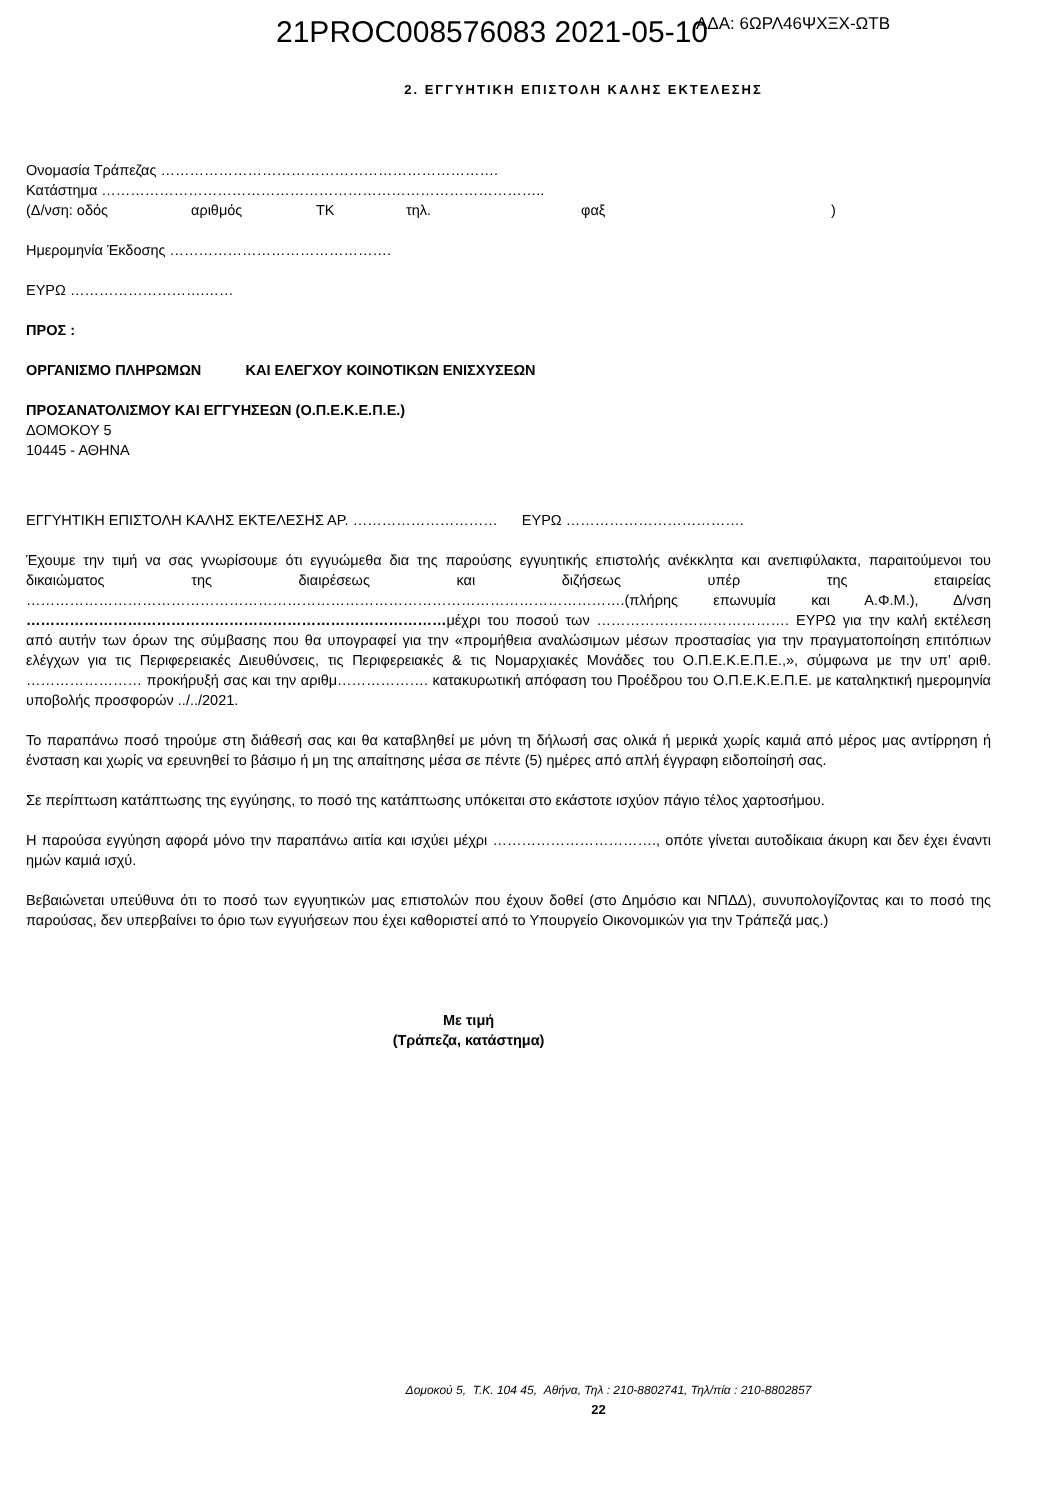21PROC008576083 2021-05-10
ΑΔΑ: 6ΩΡΛ46ΨΧΞΧ-ΩΤΒ
2. ΕΓΓΥΗΤΙΚΗ ΕΠΙΣΤΟΛΗ ΚΑΛΗΣ ΕΚΤΕΛΕΣΗΣ
Ονομασία Τράπεζας …………………………………………………………….
Κατάστημα ………………………………………………………………………………..
(Δ/νση: οδός αριθμός ΤΚ τηλ. φαξ)
Ημερομηνία Έκδοσης ……………………………………….
ΕΥΡΩ ……………………….……
ΠΡΟΣ :
ΟΡΓΑΝΙΣΜΟ ΠΛΗΡΩΜΩΝ ΚΑΙ ΕΛΕΓΧΟΥ ΚΟΙΝΟΤΙΚΩΝ ΕΝΙΣΧΥΣΕΩΝ
ΠΡΟΣΑΝΑΤΟΛΙΣΜΟΥ ΚΑΙ ΕΓΓΥΗΣΕΩΝ (Ο.Π.Ε.Κ.Ε.Π.Ε.)
ΔΟΜΟΚΟΥ 5
10445 - ΑΘΗΝΑ
ΕΓΓΥΗΤΙΚΗ ΕΠΙΣΤΟΛΗ ΚΑΛΗΣ ΕΚΤΕΛΕΣΗΣ ΑΡ. ………………………… ΕΥΡΩ ……………………………….
Έχουμε την τιμή να σας γνωρίσουμε ότι εγγυώμεθα δια της παρούσης εγγυητικής επιστολής ανέκκλητα και ανεπιφύλακτα, παραιτούμενοι του δικαιώματος της διαιρέσεως και διζήσεως υπέρ της εταιρείας …………………………………………………………………………………………………………….(πλήρης επωνυμία και Α.Φ.Μ.), Δ/νση ……………………………………………………………………………μέχρι του ποσού των …………………………………. ΕΥΡΩ για την καλή εκτέλεση από αυτήν των όρων της σύμβασης που θα υπογραφεί για την «προμήθεια αναλώσιμων μέσων προστασίας για την πραγματοποίηση επιτόπιων ελέγχων για τις Περιφερειακές Διευθύνσεις, τις Περιφερειακές & τις Νομαρχιακές Μονάδες του Ο.Π.Ε.Κ.Ε.Π.Ε.,», σύμφωνα με την υπ’ αριθ. …………………… προκήρυξή σας και την αριθμ………………. κατακυρωτική απόφαση του Προέδρου του Ο.Π.Ε.Κ.Ε.Π.Ε. με καταληκτική ημερομηνία υποβολής προσφορών ../../2021.
Το παραπάνω ποσό τηρούμε στη διάθεσή σας και θα καταβληθεί με μόνη τη δήλωσή σας ολικά ή μερικά χωρίς καμιά από μέρος μας αντίρρηση ή ένσταση και χωρίς να ερευνηθεί το βάσιμο ή μη της απαίτησης μέσα σε πέντε (5) ημέρες από απλή έγγραφη ειδοποίησή σας.
Σε περίπτωση κατάπτωσης της εγγύησης, το ποσό της κατάπτωσης υπόκειται στο εκάστοτε ισχύον πάγιο τέλος χαρτοσήμου.
Η παρούσα εγγύηση αφορά μόνο την παραπάνω αιτία και ισχύει μέχρι ……………………………., οπότε γίνεται αυτοδίκαια άκυρη και δεν έχει έναντι ημών καμιά ισχύ.
Βεβαιώνεται υπεύθυνα ότι το ποσό των εγγυητικών μας επιστολών που έχουν δοθεί (στο Δημόσιο και ΝΠΔΔ), συνυπολογίζοντας και το ποσό της παρούσας, δεν υπερβαίνει το όριο των εγγυήσεων που έχει καθοριστεί από το Υπουργείο Οικονομικών για την Τράπεζά μας.)
Με τιμή
(Τράπεζα, κατάστημα)
Δομοκού 5, Τ.Κ. 104 45, Αθήνα, Τηλ : 210-8802741, Τηλ/πία : 210-8802857
22